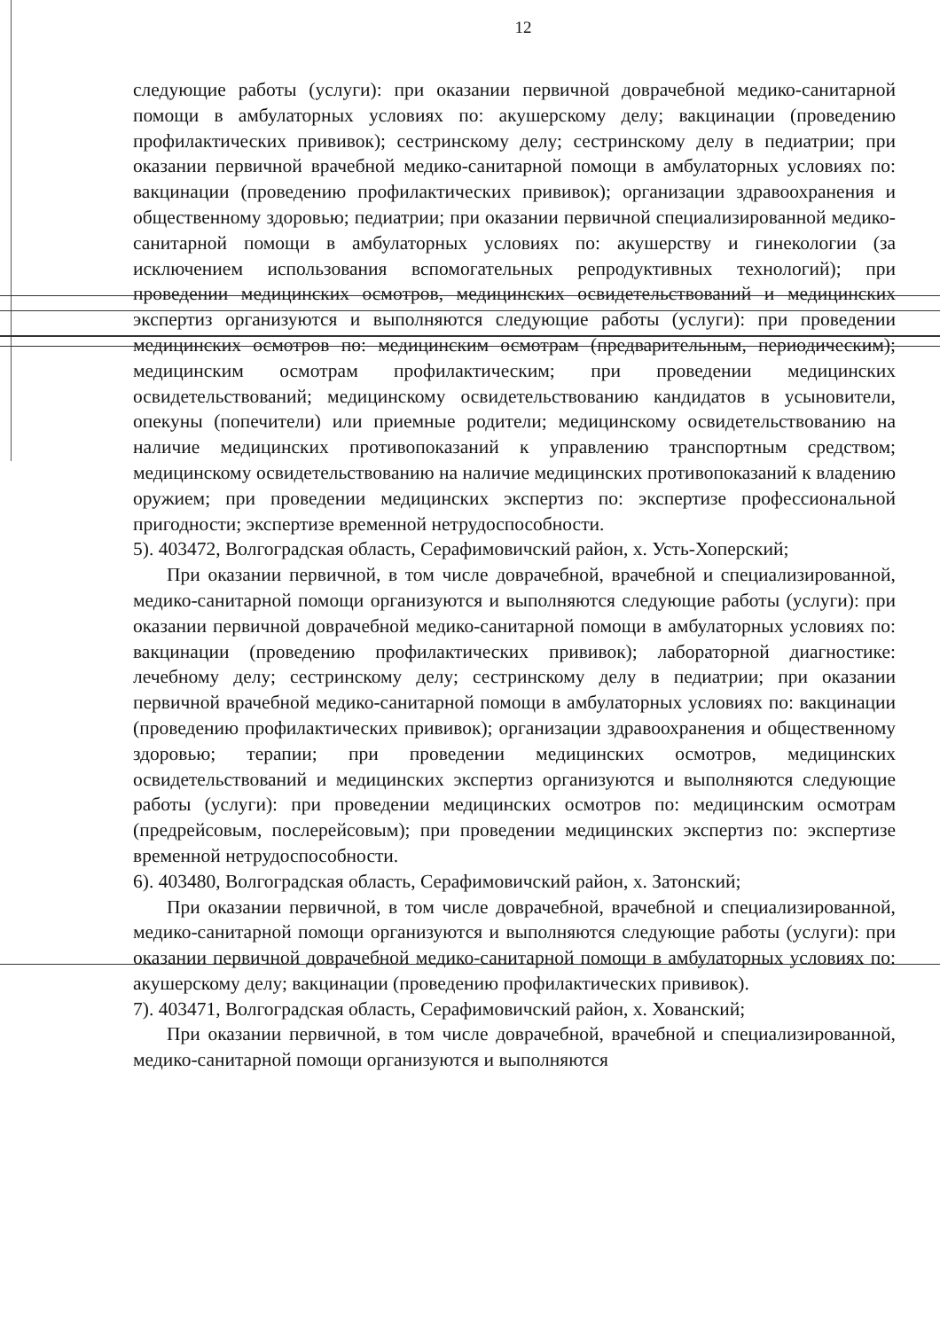12
следующие работы (услуги): при оказании первичной доврачебной медико-санитарной помощи в амбулаторных условиях по: акушерскому делу; вакцинации (проведению профилактических прививок); сестринскому делу; сестринскому делу в педиатрии; при оказании первичной врачебной медико-санитарной помощи в амбулаторных условиях по: вакцинации (проведению профилактических прививок); организации здравоохранения и общественному здоровью; педиатрии; при оказании первичной специализированной медико-санитарной помощи в амбулаторных условиях по: акушерству и гинекологии (за исключением использования вспомогательных репродуктивных технологий); при проведении медицинских осмотров, медицинских освидетельствований и медицинских экспертиз организуются и выполняются следующие работы (услуги): при проведении медицинских осмотров по: медицинским осмотрам (предварительным, периодическим); медицинским осмотрам профилактическим; при проведении медицинских освидетельствований; медицинскому освидетельствованию кандидатов в усыновители, опекуны (попечители) или приемные родители; медицинскому освидетельствованию на наличие медицинских противопоказаний к управлению транспортным средством; медицинскому освидетельствованию на наличие медицинских противопоказаний к владению оружием; при проведении медицинских экспертиз по: экспертизе профессиональной пригодности; экспертизе временной нетрудоспособности.
5). 403472, Волгоградская область, Серафимовичский район, х. Усть-Хоперский;
При оказании первичной, в том числе доврачебной, врачебной и специализированной, медико-санитарной помощи организуются и выполняются следующие работы (услуги): при оказании первичной доврачебной медико-санитарной помощи в амбулаторных условиях по: вакцинации (проведению профилактических прививок); лабораторной диагностике: лечебному делу; сестринскому делу; сестринскому делу в педиатрии; при оказании первичной врачебной медико-санитарной помощи в амбулаторных условиях по: вакцинации (проведению профилактических прививок); организации здравоохранения и общественному здоровью; терапии; при проведении медицинских осмотров, медицинских освидетельствований и медицинских экспертиз организуются и выполняются следующие работы (услуги): при проведении медицинских осмотров по: медицинским осмотрам (предрейсовым, послерейсовым); при проведении медицинских экспертиз по: экспертизе временной нетрудоспособности.
6). 403480, Волгоградская область, Серафимовичский район, х. Затонский;
При оказании первичной, в том числе доврачебной, врачебной и специализированной, медико-санитарной помощи организуются и выполняются следующие работы (услуги): при оказании первичной доврачебной медико-санитарной помощи в амбулаторных условиях по: акушерскому делу; вакцинации (проведению профилактических прививок).
7). 403471, Волгоградская область, Серафимовичский район, х. Хованский;
При оказании первичной, в том числе доврачебной, врачебной и специализированной, медико-санитарной помощи организуются и выполняются